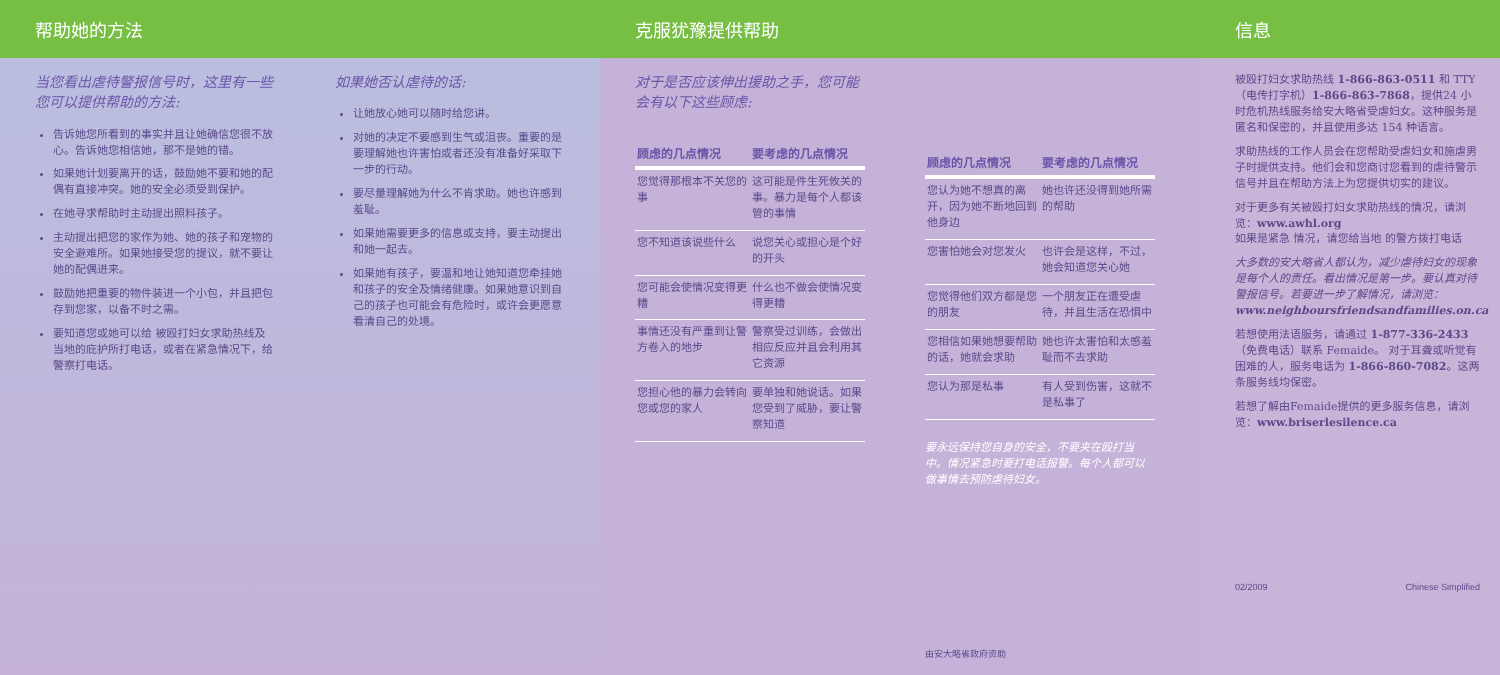帮助她的方法
当您看出虐待警报信号时，这里有一些您可以提供帮助的方法:
告诉她您所看到的事实并且让她确信您很不放心。告诉她您相信她，那不是她的错。
如果她计划要离开的话，鼓励她不要和她的配偶有直接冲突。她的安全必须受到保护。
在她寻求帮助时主动提出照料孩子。
主动提出把您的家作为她、她的孩子和宠物的安全避难所。如果她接受您的提议，就不要让她的配偶进来。
鼓励她把重要的物件装进一个小包，并且把包存到您家，以备不时之需。
要知道您或她可以给 被殴打妇女求助热线及当地的庇护所打电话，或者在紧急情况下，给警察打电话。
如果她否认虐待的话:
让她放心她可以随时给您讲。
对她的决定不要感到生气或沮丧。重要的是要理解她也许害怕或者还没有准备好采取下一步的行动。
要尽量理解她为什么不肯求助。她也许感到羞耻。
如果她需要更多的信息或支持，要主动提出和她一起去。
如果她有孩子，要温和地让她知道您牵挂她和孩子的安全及情绪健康。如果她意识到自己的孩子也可能会有危险时，或许会更愿意看清自己的处境。
克服犹豫提供帮助
对于是否应该伸出援助之手，您可能会有以下这些顾虑:
| 顾虑的几点情况 | 要考虑的几点情况 |
| --- | --- |
| 您觉得那根本不关您的事 | 这可能是件生死攸关的事。暴力是每个人都该管的事情 |
| 您不知道该说些什么 | 说您关心或担心是个好的开头 |
| 您可能会使情况变得更糟 | 什么也不做会使情况变得更糟 |
| 事情还没有严重到让警方卷入的地步 | 警察受过训练，会做出相应反应并且会利用其它资源 |
| 您担心他的暴力会转向您或您的家人 | 要单独和她说话。如果您受到了威胁，要让警察知道 |
| 顾虑的几点情况 | 要考虑的几点情况 |
| --- | --- |
| 您认为她不想真的离开，因为她不断地回到他身边 | 她也许还没得到她所需的帮助 |
| 您害怕她会对您发火 | 也许会是这样，不过，她会知道您关心她 |
| 您觉得他们双方都是您的朋友 | 一个朋友正在遭受虐待，并且生活在恐惧中 |
| 您相信如果她想要帮助的话，她就会求助 | 她也许太害怕和太感羞耻而不去求助 |
| 您认为那是私事 | 有人受到伤害，这就不是私事了 |
要永远保持您自身的安全，不要夹在殴打当中。情况紧急时要打电话报警。每个人都可以做事情去预防虐待妇女。
由安大略省政府资助
信息
被殴打妇女求助热线 1-866-863-0511 和 TTY（电传打字机）1-866-863-7868，提供24 小时危机热线服务给安大略省受虐妇女。这种服务是匿名和保密的，并且使用多达 154 种语言。
求助热线的工作人员会在您帮助受虐妇女和施虐男子时提供支持。他们会和您商讨您看到的虐待警示信号并且在帮助方法上为您提供切实的建议。
对于更多有关被殴打妇女求助热线的情况，请浏览：www.awhl.org
如果是紧急 情况，请您给当地 的警方拨打电话
大多数的安大略省人都认为，减少虐待妇女的现象是每个人的责任。看出情况是第一步。要认真对待警报信号。若要进一步了解情况，请浏览：www.neighboursfriendsandfamilies.on.ca
若想使用法语服务，请通过 1-877-336-2433（免费电话）联系 Femaide。 对于耳聋或听觉有困难的人，服务电话为 1-866-860-7082。这两条服务线均保密。
若想了解由Femaide提供的更多服务信息，请浏览：www.briserlesilence.ca
02/2009 Chinese Simplified